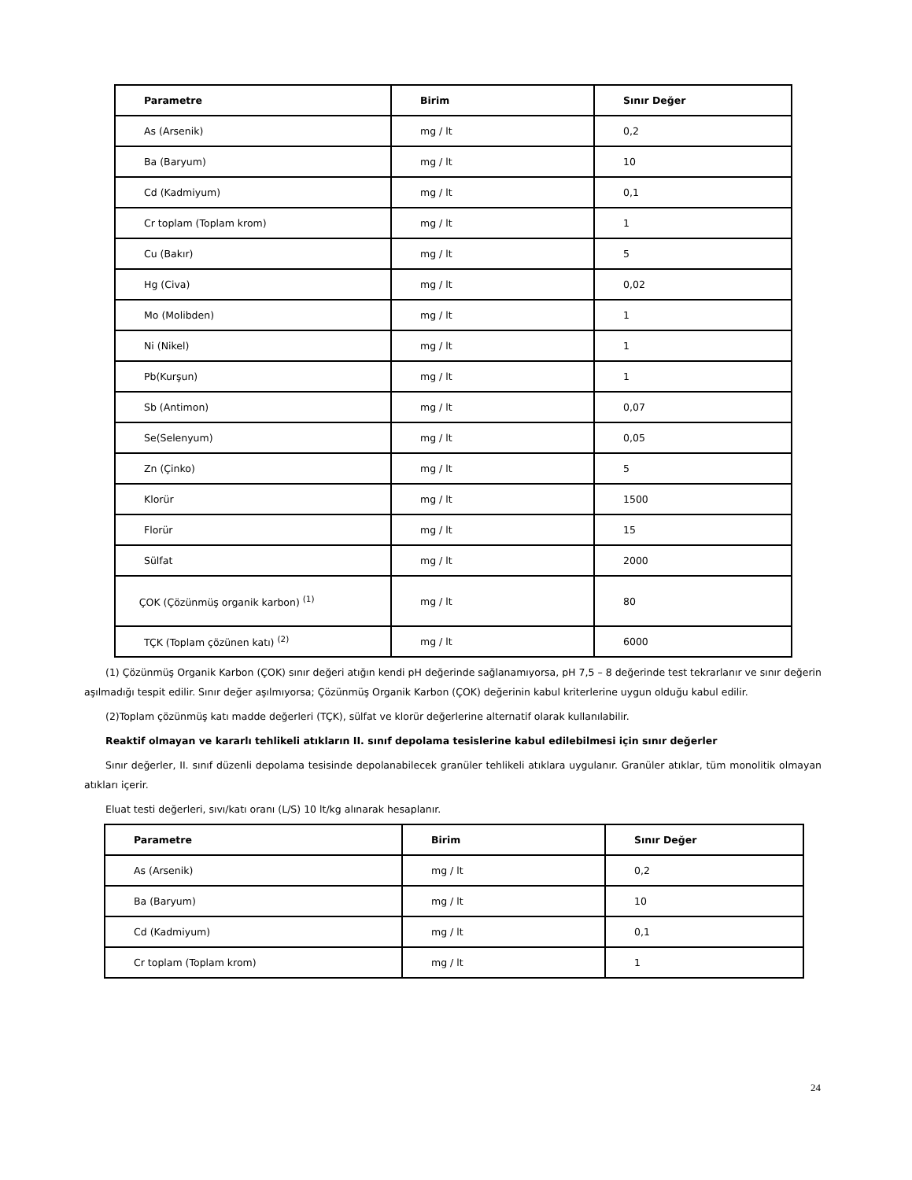| Parametre | Birim | Sınır Değer |
| --- | --- | --- |
| As (Arsenik) | mg / lt | 0,2 |
| Ba (Baryum) | mg / lt | 10 |
| Cd (Kadmiyum) | mg / lt | 0,1 |
| Cr toplam (Toplam krom) | mg / lt | 1 |
| Cu (Bakır) | mg / lt | 5 |
| Hg (Civa) | mg / lt | 0,02 |
| Mo (Molibden) | mg / lt | 1 |
| Ni (Nikel) | mg / lt | 1 |
| Pb(Kurşun) | mg / lt | 1 |
| Sb (Antimon) | mg / lt | 0,07 |
| Se(Selenyum) | mg / lt | 0,05 |
| Zn (Çinko) | mg / lt | 5 |
| Klorür | mg / lt | 1500 |
| Florür | mg / lt | 15 |
| Sülfat | mg / lt | 2000 |
| ÇOK (Çözünmüş organik karbon) <sup>(1)</sup> | mg / lt | 80 |
| TÇK (Toplam çözünen katı) <sup>(2)</sup> | mg / lt | 6000 |
(1) Çözünmüş Organik Karbon (ÇOK) sınır değeri atığın kendi pH değerinde sağlanamıyorsa, pH 7,5 – 8 değerinde test tekrarlanır ve sınır değerin aşılmadığı tespit edilir. Sınır değer aşılmıyorsa; Çözünmüş Organik Karbon (ÇOK) değerinin kabul kriterlerine uygun olduğu kabul edilir.
(2)Toplam çözünmüş katı madde değerleri (TÇK), sülfat ve klorür değerlerine alternatif olarak kullanılabilir.
Reaktif olmayan ve kararlı tehlikeli atıkların II. sınıf depolama tesislerine kabul edilebilmesi için sınır değerler
Sınır değerler, II. sınıf düzenli depolama tesisinde depolanabilecek granüler tehlikeli atıklara uygulanır. Granüler atıklar, tüm monolitik olmayan atıkları içerir.
Eluat testi değerleri, sıvı/katı oranı (L/S) 10 lt/kg alınarak hesaplanır.
| Parametre | Birim | Sınır Değer |
| --- | --- | --- |
| As (Arsenik) | mg / lt | 0,2 |
| Ba (Baryum) | mg / lt | 10 |
| Cd (Kadmiyum) | mg / lt | 0,1 |
| Cr toplam (Toplam krom) | mg / lt | 1 |
24